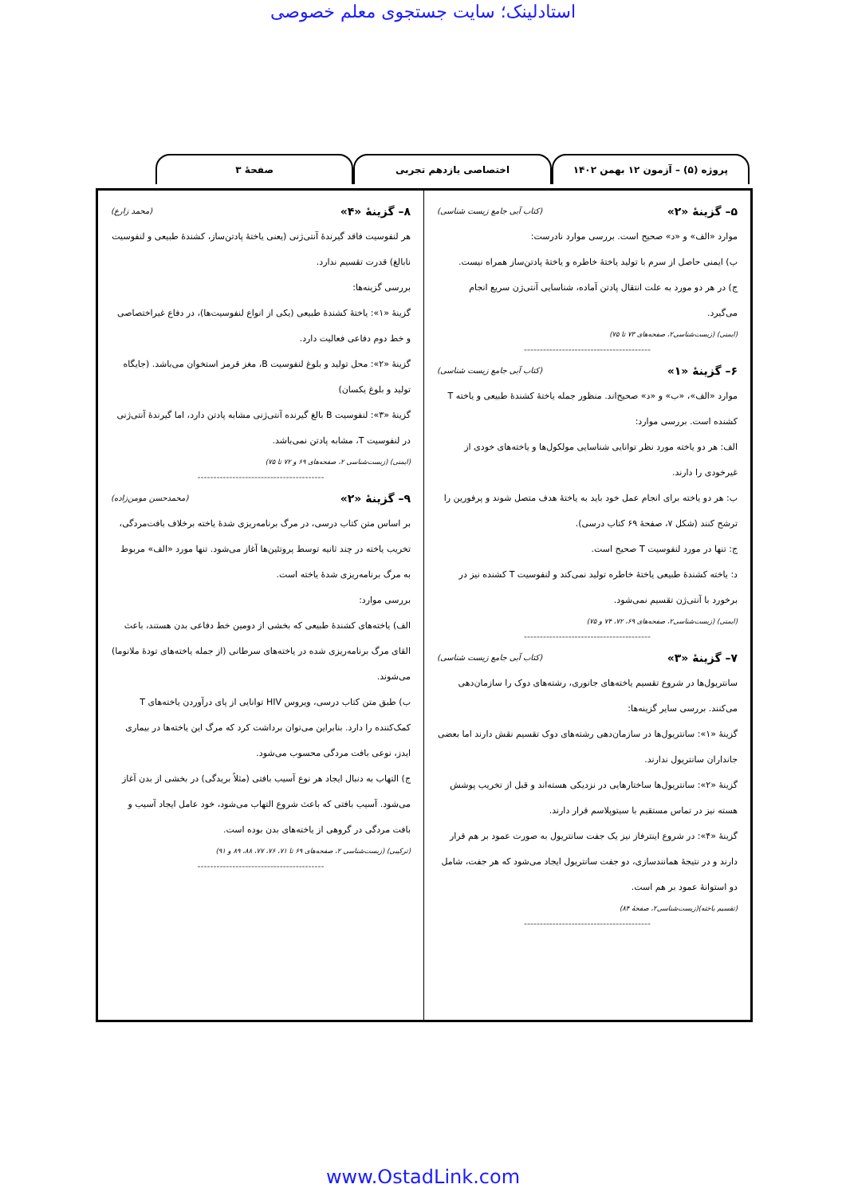استادلینک؛ سایت جستجوی معلم خصوصی
پروژه (۵) – آزمون ۱۲ بهمن ۱۴۰۲ اختصاصی یازدهم تجربی صفحهٔ ۳
۵– گزینهٔ «۲» (کتاب آبی جامع زیست شناسی)
موارد «الف» و «د» صحیح است. بررسی موارد نادرست:
ب) ایمنی حاصل از سرم با تولید یاختهٔ خاطره و یاختهٔ پادتن‌ساز همراه نیست.
ج) در هر دو مورد به علت انتقال پادتن آماده، شناسایی آنتی‌ژن سریع انجام می‌گیرد.
(ایمنی) (زیست‌شناسی۲، صفحه‌های ۷۳ تا ۷۵)
----------------------------------------
۶– گزینهٔ «۱» (کتاب آبی جامع زیست شناسی)
موارد «الف»، «ب» و «د» صحیح‌اند. منظور جمله یاختهٔ کشندهٔ طبیعی و یاخته T کشنده است. بررسی موارد:
الف: هر دو یاخته مورد نظر توانایی شناسایی مولکول‌ها و یاخته‌های خودی از غیرخودی را دارند.
ب: هر دو یاخته برای انجام عمل خود باید به یاختهٔ هدف متصل شوند و پرفورین را ترشح کنند (شکل ۷، صفحهٔ ۶۹ کتاب درسی).
ج: تنها در مورد لنفوسیت T صحیح است.
د: یاخته کشندهٔ طبیعی یاختهٔ خاطره تولید نمی‌کند و لنفوسیت T کشنده نیز در برخورد با آنتی‌ژن تقسیم نمی‌شود.
(ایمنی) (زیست‌شناسی۲، صفحه‌های ۶۹، ۷۲، ۷۴ و ۷۵)
----------------------------------------
۷– گزینهٔ «۳» (کتاب آبی جامع زیست شناسی)
سانتریول‌ها در شروع تقسیم یاخته‌های جانوری، رشته‌های دوک را سازمان‌دهی می‌کنند. بررسی سایر گزینه‌ها:
گزینهٔ «۱»: سانتریول‌ها در سازمان‌دهی رشته‌های دوک تقسیم نقش دارند اما بعضی جانداران سانتریول ندارند.
گزینهٔ «۲»: سانتریول‌ها ساختارهایی در نزدیکی هسته‌اند و قبل از تخریب پوشش هسته نیز در تماس مستقیم با سیتوپلاسم قرار دارند.
گزینهٔ «۴»: در شروع اینترفاز نیز یک جفت سانتریول به صورت عمود بر هم قرار دارند و در نتیجهٔ همانندسازی، دو جفت سانتریول ایجاد می‌شود که هر جفت، شامل دو استوانهٔ عمود بر هم است.
(تقسیم یاخته)(زیست‌شناسی۲، صفحهٔ ۸۴)
----------------------------------------
۸– گزینهٔ «۴» (محمد زارع)
هر لنفوسیت فاقد گیرندهٔ آنتی‌ژنی (یعنی یاختهٔ پادتن‌ساز، کشندهٔ طبیعی و لنفوسیت نابالغ) قدرت تقسیم ندارد.
بررسی گزینه‌ها:
گزینهٔ «۱»: یاختهٔ کشندهٔ طبیعی (یکی از انواع لنفوسیت‌ها)، در دفاع غیراختصاصی و خط دوم دفاعی فعالیت دارد.
گزینهٔ «۲»: محل تولید و بلوغ لنفوسیت B، مغز قرمز استخوان می‌باشد. (جایگاه تولید و بلوغ یکسان)
گزینهٔ «۳»: لنفوسیت B بالغ گیرنده آنتی‌ژنی مشابه پادتن دارد، اما گیرندهٔ آنتی‌ژنی در لنفوسیت T، مشابه پادتن نمی‌باشد.
(ایمنی) (زیست‌شناسی ۲، صفحه‌های ۶۹ و ۷۲ تا ۷۵)
----------------------------------------
۹– گزینهٔ «۲» (محمدحسن مومن‌زاده)
بر اساس متن کتاب درسی، در مرگ برنامه‌ریزی شدهٔ یاخته برخلاف بافت‌مردگی، تخریب یاخته در چند ثانیه توسط پروتئین‌ها آغاز می‌شود. تنها مورد «الف» مربوط به مرگ برنامه‌ریزی شدهٔ یاخته است.
بررسی موارد:
الف) یاخته‌های کشندهٔ طبیعی که بخشی از دومین خط دفاعی بدن هستند، باعث القای مرگ برنامه‌ریزی شده در یاخته‌های سرطانی (از جمله یاخته‌های تودهٔ ملانوما) می‌شوند.
ب) طبق متن کتاب درسی، ویروس HIV توانایی از پای درآوردن یاخته‌های T کمک‌کننده را دارد. بنابراین می‌توان برداشت کرد که مرگ این یاخته‌ها در بیماری ایدز، نوعی بافت مردگی محسوب می‌شود.
ج) التهاب به دنبال ایجاد هر نوع آسیب بافتی (مثلاً بریدگی) در بخشی از بدن آغاز می‌شود. آسیب بافتی که باعث شروع التهاب می‌شود، خود عامل ایجاد آسیب و بافت مردگی در گروهی از یاخته‌های بدن بوده است.
(ترکیبی) (زیست‌شناسی ۲، صفحه‌های ۶۹ تا ۷۱، ۷۶، ۷۷، ۸۸، ۸۹ و ۹۱)
----------------------------------------
www.OstadLink.com